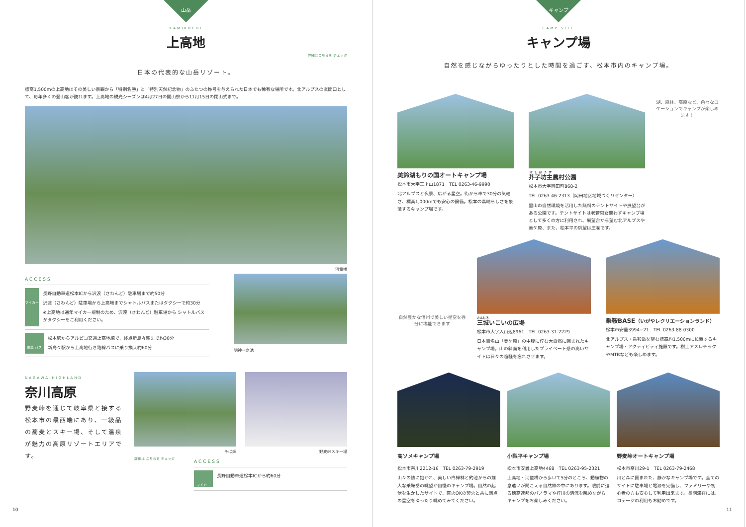山岳
KAMIKOCHI
上高地
詳細はこちらを チェック
日本の代表的な山岳リゾート。
標高1,500mの上高地はその美しい景観から「特別名勝」と「特別天然記念物」のふたつの称号を与えられた日本でも稀有な場所です。北アルプスの玄関口として、毎年多くの登山客が訪れます。上高地の観光シーズンは4月27日の開山祭から11月15日の閉山式まで。
河童橋
ACCESS
マイカー
長野自動車道松本ICから沢渡（さわんど）駐車場まで約50分
沢渡（さわんど）駐車場から上高地までシャトルバスまたはタクシーで約30分
※上高地は通年マイカー規制のため、沢渡（さわんど）駐車場から シャトルバスかタクシーをご利用ください。
電車 バス
松本駅からアルピコ交通上高地線で、終点新島々駅まで約30分
新島々駅から上高地行き路線バスに乗り換え約60分
明神一之池
NAGAWA-HIGHLAND
奈川高原
野麦峠を通じて岐阜県と接する松本市の最西端にあり、一級品の蕎麦とスキー場、そして温泉が魅力の高原リゾートエリアです。
そば畑 野麦峠スキー場
詳細は こちらを チェック
ACCESS
マイカー
長野自動車道松本ICから約60分
10
キャンプ
CAMP SITE
キャンプ場
自然を感じながらゆったりとした時間を過ごす、松本市内のキャンプ場。
美鈴湖もりの国オートキャンプ場
松本市大字三才山1871　TEL 0263-46-9990
北アルプスと夜景、広がる星空。街から車で30分の気軽さ、標高1,000mでも安心の設備。松本の素晴らしさを象徴するキャンプ場です。
芥子坊主農村公園
松本市大字岡田町868-2
TEL 0263-46-2313（岡田地区地域づくりセンター）
里山の自然環境を活用した無料のテントサイトや展望台がある公園です。テントサイトは老若男女問わずキャンプ場として多くの方に利用され、展望台から望む北アルプスや美ケ原、また、松本平の眺望は圧巻です。
湖、森林、高原など、色々なロケーションでキャンプが楽しめます！
自然豊かな信州で美しい星空を存分に堪能できます
三城いこいの広場
松本市大字入山辺8961　TEL 0263-31-2229
日本百名山「美ケ原」の中腹に佇む大自然に囲まれたキャンプ場。山の斜面を利用したプライベート感の高いサイトは日々の喧騒を忘れさせます。
乗鞍BASE（いがやレクリエーションランド）
松本市安曇3994−21　TEL 0263-88-0300
北アルプス・乗鞍岳を望む標高約1,500mに位置するキャンプ場・アクティビティ施設です。樹上アスレチックやMTBなども楽しめます。
高ソメキャンプ場
松本市奈川2212-16　TEL 0263-79-2919
山々の懐に抱かれ、美しい白樺林と釣池からの雄大な乗鞍岳の眺望が自慢のキャンプ場。自然の起伏を生かしたサイトで、直火OKの焚火と共に満点の星空をゆったり眺めてみてください。
小梨平キャンプ場
松本市安曇上高地4468　TEL 0263-95-2321
上高地・河童橋から歩いて5分のところ、動植物の息遣いが聞こえる自然林の中にあります。眼前に迫る穂高連邦のパノラマや梓川の清流を眺めながらキャンプをお楽しみください。
野麦峠オートキャンプ場
松本市奈川29-1　TEL 0263-79-2468
川と森に囲まれた、静かなキャンプ場です。全てのサイトに駐車場と電源を完備し、ファミリーや初心者の方も安心して利用出来ます。長期滞在には、コテージの利用もお勧めです。
11